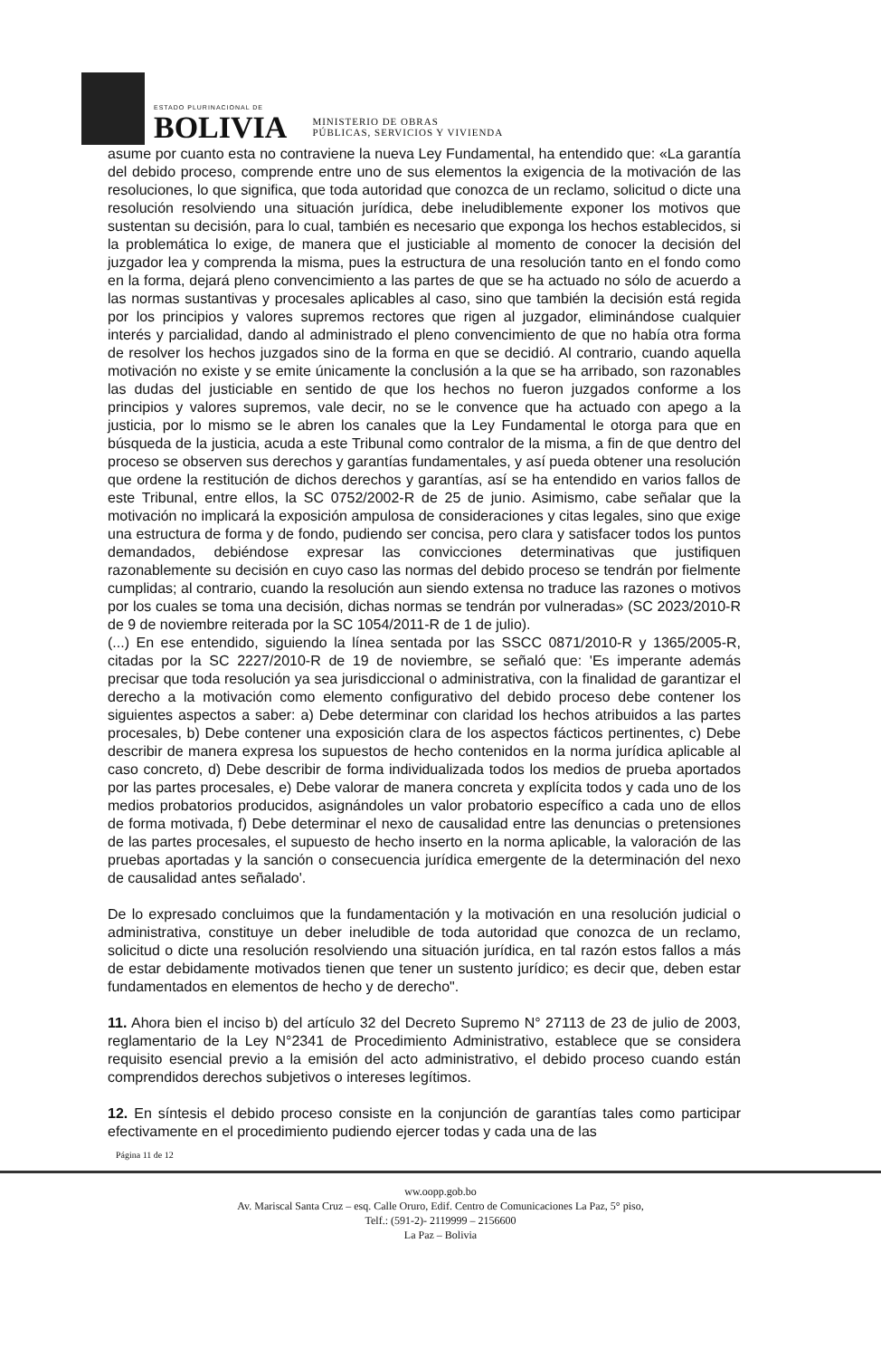ESTADO PLURINACIONAL DE
BOLIVIA
MINISTERIO DE OBRAS
PÚBLICAS, SERVICIOS Y VIVIENDA
asume por cuanto esta no contraviene la nueva Ley Fundamental, ha entendido que: «La garantía del debido proceso, comprende entre uno de sus elementos la exigencia de la motivación de las resoluciones, lo que significa, que toda autoridad que conozca de un reclamo, solicitud o dicte una resolución resolviendo una situación jurídica, debe ineludiblemente exponer los motivos que sustentan su decisión, para lo cual, también es necesario que exponga los hechos establecidos, si la problemática lo exige, de manera que el justiciable al momento de conocer la decisión del juzgador lea y comprenda la misma, pues la estructura de una resolución tanto en el fondo como en la forma, dejará pleno convencimiento a las partes de que se ha actuado no sólo de acuerdo a las normas sustantivas y procesales aplicables al caso, sino que también la decisión está regida por los principios y valores supremos rectores que rigen al juzgador, eliminándose cualquier interés y parcialidad, dando al administrado el pleno convencimiento de que no había otra forma de resolver los hechos juzgados sino de la forma en que se decidió. Al contrario, cuando aquella motivación no existe y se emite únicamente la conclusión a la que se ha arribado, son razonables las dudas del justiciable en sentido de que los hechos no fueron juzgados conforme a los principios y valores supremos, vale decir, no se le convence que ha actuado con apego a la justicia, por lo mismo se le abren los canales que la Ley Fundamental le otorga para que en búsqueda de la justicia, acuda a este Tribunal como contralor de la misma, a fin de que dentro del proceso se observen sus derechos y garantías fundamentales, y así pueda obtener una resolución que ordene la restitución de dichos derechos y garantías, así se ha entendido en varios fallos de este Tribunal, entre ellos, la SC 0752/2002-R de 25 de junio. Asimismo, cabe señalar que la motivación no implicará la exposición ampulosa de consideraciones y citas legales, sino que exige una estructura de forma y de fondo, pudiendo ser concisa, pero clara y satisfacer todos los puntos demandados, debiéndose expresar las convicciones determinativas que justifiquen razonablemente su decisión en cuyo caso las normas del debido proceso se tendrán por fielmente cumplidas; al contrario, cuando la resolución aun siendo extensa no traduce las razones o motivos por los cuales se toma una decisión, dichas normas se tendrán por vulneradas» (SC 2023/2010-R de 9 de noviembre reiterada por la SC 1054/2011-R de 1 de julio).
(...) En ese entendido, siguiendo la línea sentada por las SSCC 0871/2010-R y 1365/2005-R, citadas por la SC 2227/2010-R de 19 de noviembre, se señaló que: 'Es imperante además precisar que toda resolución ya sea jurisdiccional o administrativa, con la finalidad de garantizar el derecho a la motivación como elemento configurativo del debido proceso debe contener los siguientes aspectos a saber: a) Debe determinar con claridad los hechos atribuidos a las partes procesales, b) Debe contener una exposición clara de los aspectos fácticos pertinentes, c) Debe describir de manera expresa los supuestos de hecho contenidos en la norma jurídica aplicable al caso concreto, d) Debe describir de forma individualizada todos los medios de prueba aportados por las partes procesales, e) Debe valorar de manera concreta y explícita todos y cada uno de los medios probatorios producidos, asignándoles un valor probatorio específico a cada uno de ellos de forma motivada, f) Debe determinar el nexo de causalidad entre las denuncias o pretensiones de las partes procesales, el supuesto de hecho inserto en la norma aplicable, la valoración de las pruebas aportadas y la sanción o consecuencia jurídica emergente de la determinación del nexo de causalidad antes señalado'.
De lo expresado concluimos que la fundamentación y la motivación en una resolución judicial o administrativa, constituye un deber ineludible de toda autoridad que conozca de un reclamo, solicitud o dicte una resolución resolviendo una situación jurídica, en tal razón estos fallos a más de estar debidamente motivados tienen que tener un sustento jurídico; es decir que, deben estar fundamentados en elementos de hecho y de derecho".
11. Ahora bien el inciso b) del artículo 32 del Decreto Supremo N° 27113 de 23 de julio de 2003, reglamentario de la Ley N°2341 de Procedimiento Administrativo, establece que se considera requisito esencial previo a la emisión del acto administrativo, el debido proceso cuando están comprendidos derechos subjetivos o intereses legítimos.
12. En síntesis el debido proceso consiste en la conjunción de garantías tales como participar efectivamente en el procedimiento pudiendo ejercer todas y cada una de las
Página 11 de 12
ww.oopp.gob.bo
Av. Mariscal Santa Cruz – esq. Calle Oruro, Edif. Centro de Comunicaciones La Paz, 5° piso,
Telf.: (591-2)- 2119999 – 2156600
La Paz – Bolivia